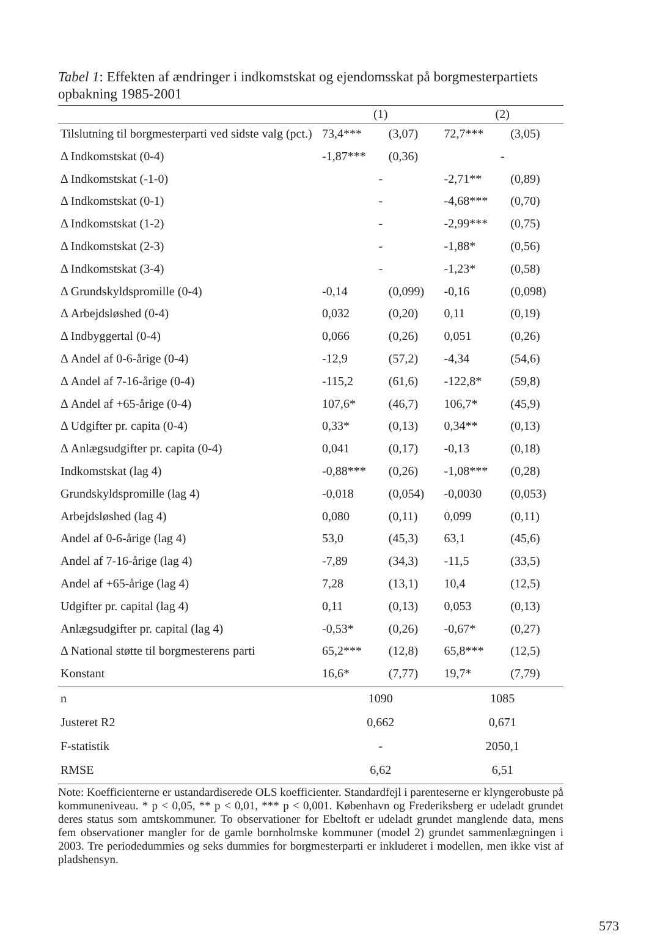Tabel 1: Effekten af ændringer i indkomstskat og ejendomsskat på borgmester­partiets opbakning 1985-2001
| | (1) | | (2) | |
| --- | --- | --- | --- | --- |
| Tilslutning til borgmesterparti ved sidste valg (pct.) | 73,4*** | (3,07) | 72,7*** | (3,05) |
| Δ Indkomstskat (0-4) | -1,87*** | (0,36) | - | |
| Δ Indkomstskat (-1-0) | - | | -2,71** | (0,89) |
| Δ Indkomstskat (0-1) | - | | -4,68*** | (0,70) |
| Δ Indkomstskat (1-2) | - | | -2,99*** | (0,75) |
| Δ Indkomstskat (2-3) | - | | -1,88* | (0,56) |
| Δ Indkomstskat (3-4) | - | | -1,23* | (0,58) |
| Δ Grundskyldspromille (0-4) | -0,14 | (0,099) | -0,16 | (0,098) |
| Δ Arbejdsløshed (0-4) | 0,032 | (0,20) | 0,11 | (0,19) |
| Δ Indbyggertal (0-4) | 0,066 | (0,26) | 0,051 | (0,26) |
| Δ Andel af 0-6-årige (0-4) | -12,9 | (57,2) | -4,34 | (54,6) |
| Δ Andel af 7-16-årige (0-4) | -115,2 | (61,6) | -122,8* | (59,8) |
| Δ Andel af +65-årige (0-4) | 107,6* | (46,7) | 106,7* | (45,9) |
| Δ Udgifter pr. capita (0-4) | 0,33* | (0,13) | 0,34** | (0,13) |
| Δ Anlægsudgifter pr. capita (0-4) | 0,041 | (0,17) | -0,13 | (0,18) |
| Indkomstskat (lag 4) | -0,88*** | (0,26) | -1,08*** | (0,28) |
| Grundskyldspromille (lag 4) | -0,018 | (0,054) | -0,0030 | (0,053) |
| Arbejdsløshed (lag 4) | 0,080 | (0,11) | 0,099 | (0,11) |
| Andel af 0-6-årige (lag 4) | 53,0 | (45,3) | 63,1 | (45,6) |
| Andel af 7-16-årige (lag 4) | -7,89 | (34,3) | -11,5 | (33,5) |
| Andel af +65-årige (lag 4) | 7,28 | (13,1) | 10,4 | (12,5) |
| Udgifter pr. capital (lag 4) | 0,11 | (0,13) | 0,053 | (0,13) |
| Anlægsudgifter pr. capital (lag 4) | -0,53* | (0,26) | -0,67* | (0,27) |
| Δ National støtte til borgmesterens parti | 65,2*** | (12,8) | 65,8*** | (12,5) |
| Konstant | 16,6* | (7,77) | 19,7* | (7,79) |
| n | 1090 | | 1085 | |
| Justeret R2 | 0,662 | | 0,671 | |
| F-statistik | - | | 2050,1 | |
| RMSE | 6,62 | | 6,51 | |
Note: Koefficienterne er ustandardiserede OLS koefficienter. Standardfejl i parenteserne er klyngerobuste på kommuneniveau. * p < 0,05, ** p < 0,01, *** p < 0,001. København og Frederiksberg er udeladt grundet deres status som amtskommuner. To observationer for Ebeltoft er udeladt grundet manglende data, mens fem observationer mangler for de gamle bornholmske kommuner (model 2) grundet sammenlægningen i 2003. Tre periodedummies og seks dummies for borgmesterparti er inkluderet i modellen, men ikke vist af pladshensyn.
573